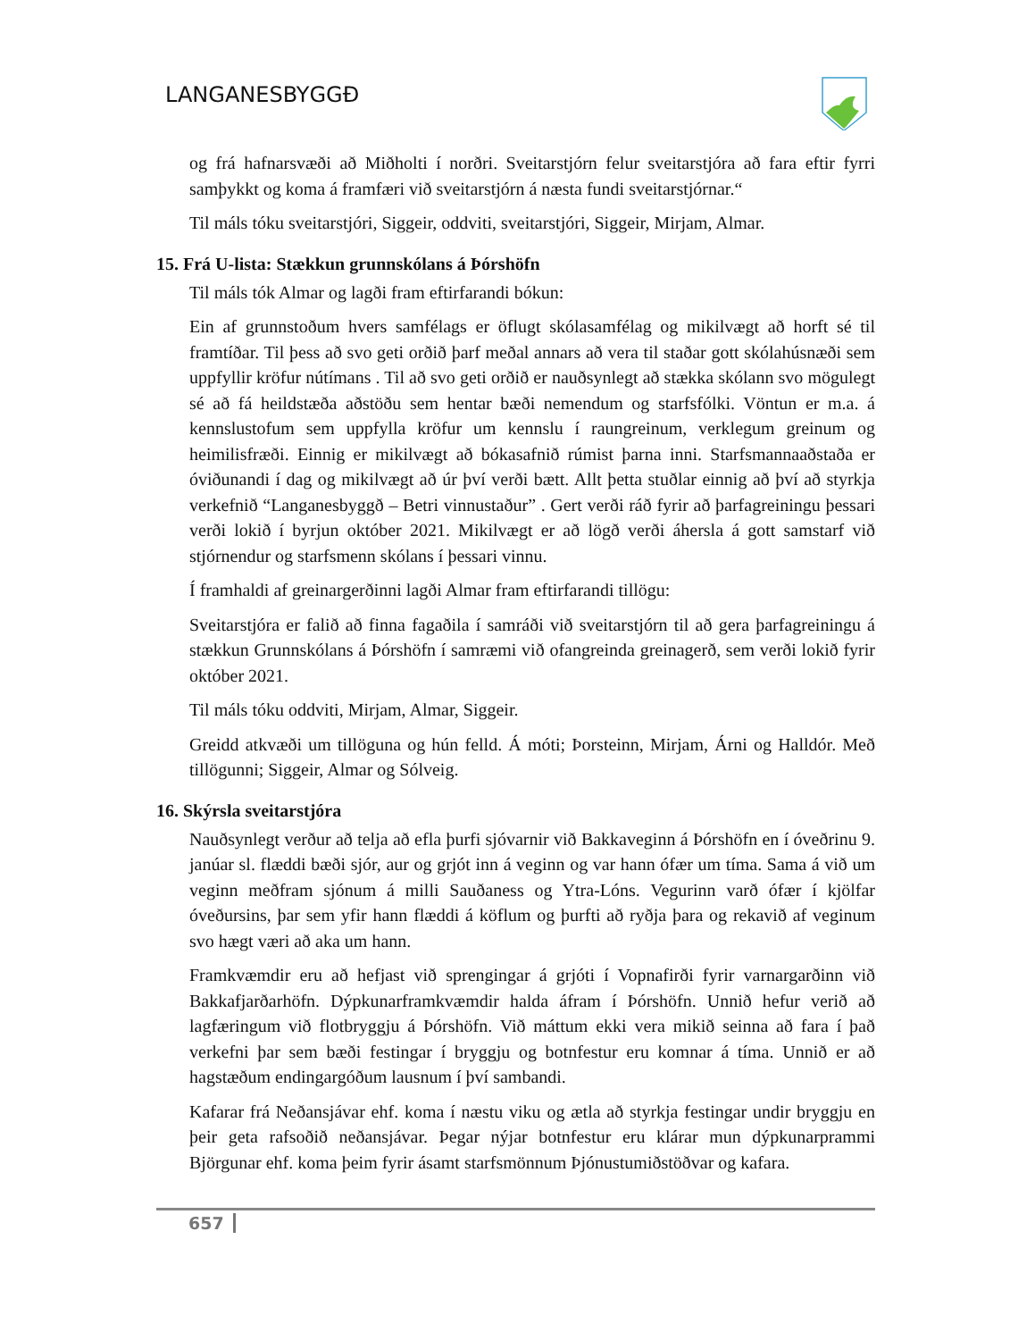LANGANESBYGGÐ
og frá hafnarsvæði að Miðholti í norðri. Sveitarstjórn felur sveitarstjóra að fara eftir fyrri samþykkt og koma á framfæri við sveitarstjórn á næsta fundi sveitarstjórnar.“
Til máls tóku sveitarstjóri, Siggeir, oddviti, sveitarstjóri, Siggeir, Mirjam, Almar.
15. Frá U-lista: Stækkun grunnskólans á Þórshöfn
Til máls tók Almar og lagði fram eftirfarandi bókun:
Ein af grunnstoðum hvers samfélags er öflugt skólasamfélag og mikilvægt að horft sé til framtíðar. Til þess að svo geti orðið þarf meðal annars að vera til staðar gott skólahúsnæði sem uppfyllir kröfur nútímans . Til að svo geti orðið er nauðsynlegt að stækka skólann svo mögulegt sé að fá heildstæða aðstöðu sem hentar bæði nemendum og starfsfólki. Vöntun er m.a. á kennslustofum sem uppfylla kröfur um kennslu í raungreinum, verklegum greinum og heimilisfræði. Einnig er mikilvægt að bókasafnið rúmist þarna inni. Starfsmannaaðstaða er óviðunandi í dag og mikilvægt að úr því verði bætt. Allt þetta stuðlar einnig að því að styrkja verkefnið “Langanesbyggð – Betri vinnustaður” . Gert verði ráð fyrir að þarfagreiningu þessari verði lokið í byrjun október 2021. Mikilvægt er að lögð verði áhersla á gott samstarf við stjórnendur og starfsmenn skólans í þessari vinnu.
Í framhaldi af greinargerðinni lagði Almar fram eftirfarandi tillögu:
Sveitarstjóra er falið að finna fagaðila í samráði við sveitarstjórn til að gera þarfagreiningu á stækkun Grunnskólans á Þórshöfn í samræmi við ofangreinda greinagerð, sem verði lokið fyrir október 2021.
Til máls tóku oddviti, Mirjam, Almar, Siggeir.
Greidd atkvæði um tillöguna og hún felld. Á móti; Þorsteinn, Mirjam, Árni og Halldór. Með tillögunni; Siggeir, Almar og Sólveig.
16. Skýrsla sveitarstjóra
Nauðsynlegt verður að telja að efla þurfi sjóvarnir við Bakkaveginn á Þórshöfn en í óveðrinu 9. janúar sl. flæddi bæði sjór, aur og grjót inn á veginn og var hann ófær um tíma. Sama á við um veginn meðfram sjónum á milli Sauðaness og Ytra-Lóns. Vegurinn varð ófær í kjölfar óveðursins, þar sem yfir hann flæddi á köflum og þurfti að ryðja þara og rekavið af veginum svo hægt væri að aka um hann.
Framkvæmdir eru að hefjast við sprengingar á grjóti í Vopnafirði fyrir varnargarðinn við Bakkafjarðarhöfn. Dýpkunarframkvæmdir halda áfram í Þórshöfn. Unnið hefur verið að lagfæringum við flotbryggju á Þórshöfn. Við máttum ekki vera mikið seinna að fara í það verkefni þar sem bæði festingar í bryggju og botnfestur eru komnar á tíma. Unnið er að hagstæðum endingargóðum lausnum í því sambandi.
Kafarar frá Neðansjávar ehf. koma í næstu viku og ætla að styrkja festingar undir bryggju en þeir geta rafsoðið neðansjávar. Þegar nýjar botnfestur eru klárar mun dýpkunarprammi Björgunar ehf. koma þeim fyrir ásamt starfsmönnum Þjónustumiðstöðvar og kafara.
657